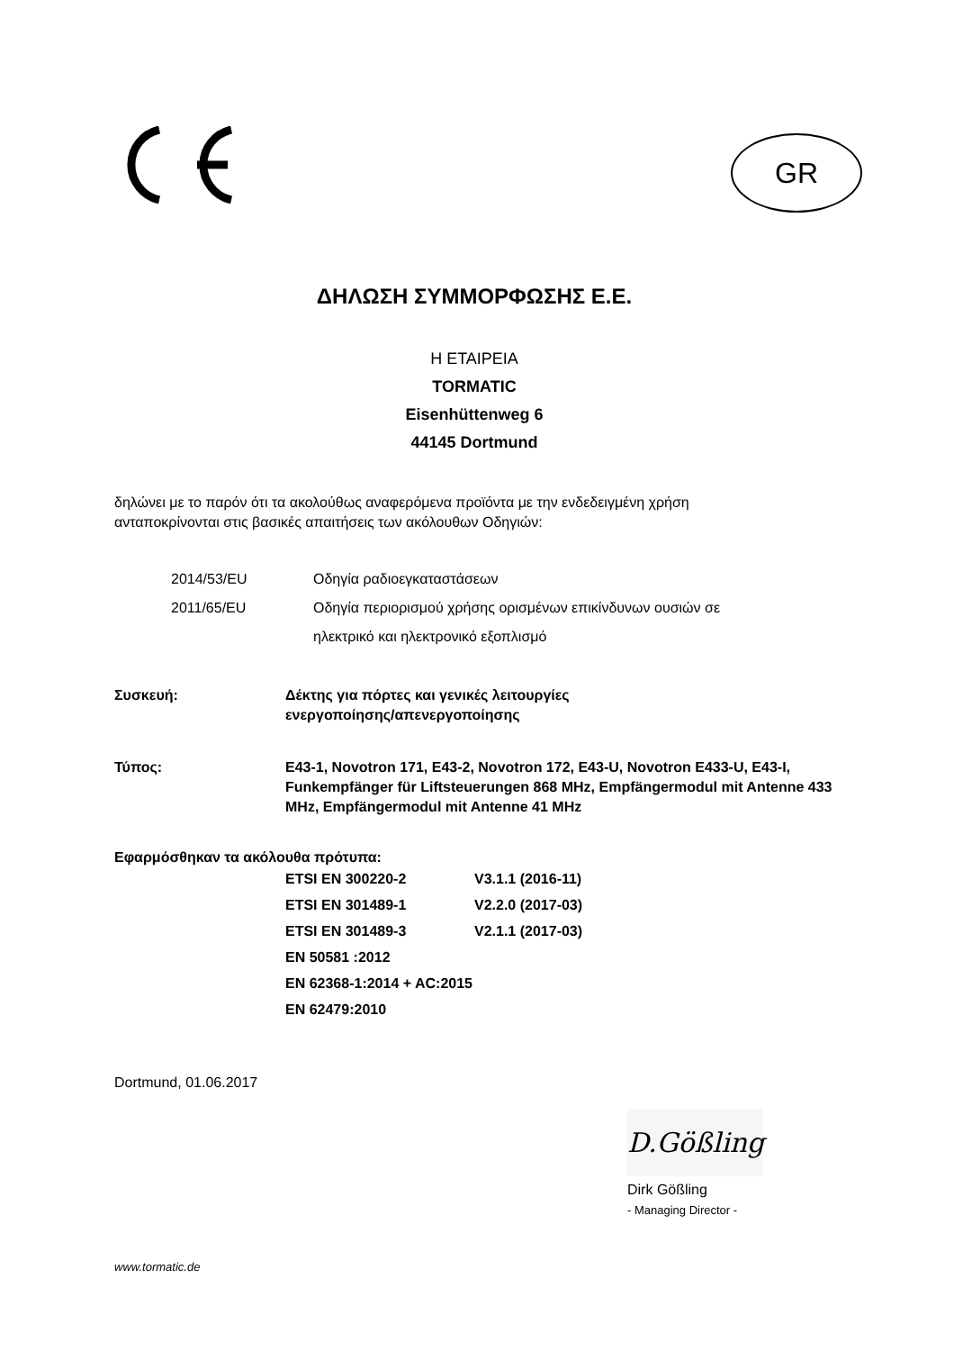GR
ΔΗΛΩΣΗ ΣΥΜΜΟΡΦΩΣΗΣ Ε.Ε.
Η ΕΤΑΙΡΕΙΑ
TORMATIC
Eisenhüttenweg 6
44145 Dortmund
δηλώνει με το παρόν ότι τα ακολούθως αναφερόμενα προϊόντα με την ενδεδειγμένη χρήση
ανταποκρίνονται στις βασικές απαιτήσεις των ακόλουθων Οδηγιών:
| 2014/53/EU | Οδηγία ραδιοεγκαταστάσεων |
| 2011/65/EU | Οδηγία περιορισμού χρήσης ορισμένων επικίνδυνων ουσιών σε ηλεκτρικό και ηλεκτρονικό εξοπλισμό |
| Συσκευή: | Δέκτης για πόρτες και γενικές λειτουργίες ενεργοποίησης/απενεργοποίησης |
| Τύπος: | E43-1, Novotron 171, E43-2, Novotron 172, E43-U, Novotron E433-U, E43-I, Funkempfänger für Liftsteuerungen 868 MHz, Empfängermodul mit Antenne 433 MHz, Empfängermodul mit Antenne 41 MHz |
Εφαρμόσθηκαν τα ακόλουθα πρότυπα:
| ETSI EN 300220-2 | V3.1.1 (2016-11) |
| ETSI EN 301489-1 | V2.2.0 (2017-03) |
| ETSI EN 301489-3 | V2.1.1 (2017-03) |
| EN 50581 :2012 | |
| EN 62368-1:2014 + AC:2015 | |
| EN 62479:2010 | |
Dortmund, 01.06.2017
D.Gößling
Dirk Gößling
- Managing Director -
www.tormatic.de